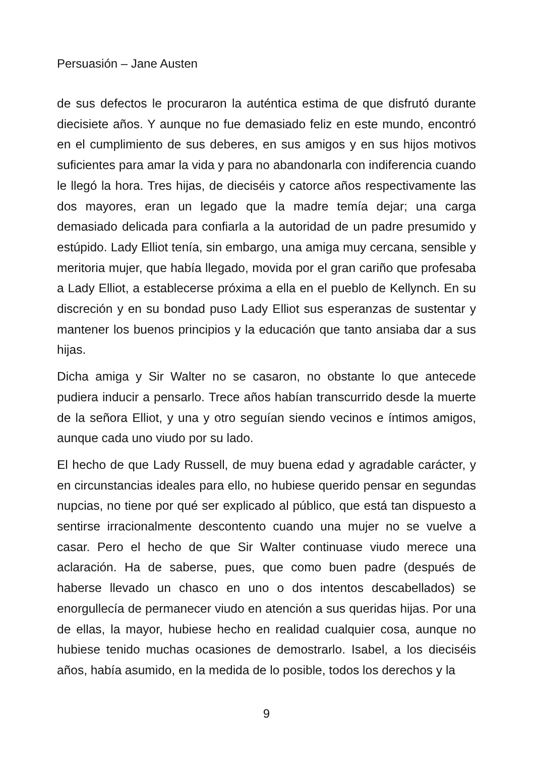Persuasión – Jane Austen
de sus defectos le procuraron la auténtica estima de que disfrutó durante diecisiete años. Y aunque no fue demasiado feliz en este mundo, encontró en el cumplimiento de sus deberes, en sus amigos y en sus hijos motivos suficientes para amar la vida y para no abandonarla con indiferencia cuando le llegó la hora. Tres hijas, de dieciséis y catorce años respectivamente las dos mayores, eran un legado que la madre temía dejar; una carga demasiado delicada para confiarla a la autoridad de un padre presumido y estúpido. Lady Elliot tenía, sin embargo, una amiga muy cercana, sensible y meritoria mujer, que había llegado, movida por el gran cariño que profesaba a Lady Elliot, a establecerse próxima a ella en el pueblo de Kellynch. En su discreción y en su bondad puso Lady Elliot sus esperanzas de sustentar y mantener los buenos principios y la educación que tanto ansiaba dar a sus hijas.
Dicha amiga y Sir Walter no se casaron, no obstante lo que antecede pudiera inducir a pensarlo. Trece años habían transcurrido desde la muerte de la señora Elliot, y una y otro seguían siendo vecinos e íntimos amigos, aunque cada uno viudo por su lado.
El hecho de que Lady Russell, de muy buena edad y agradable carácter, y en circunstancias ideales para ello, no hubiese querido pensar en segundas nupcias, no tiene por qué ser explicado al público, que está tan dispuesto a sentirse irracionalmente descontento cuando una mujer no se vuelve a casar. Pero el hecho de que Sir Walter continuase viudo merece una aclaración. Ha de saberse, pues, que como buen padre (después de haberse llevado un chasco en uno o dos intentos descabellados) se enorgullecía de permanecer viudo en atención a sus queridas hijas. Por una de ellas, la mayor, hubiese hecho en realidad cualquier cosa, aunque no hubiese tenido muchas ocasiones de demostrarlo. Isabel, a los dieciséis años, había asumido, en la medida de lo posible, todos los derechos y la
9